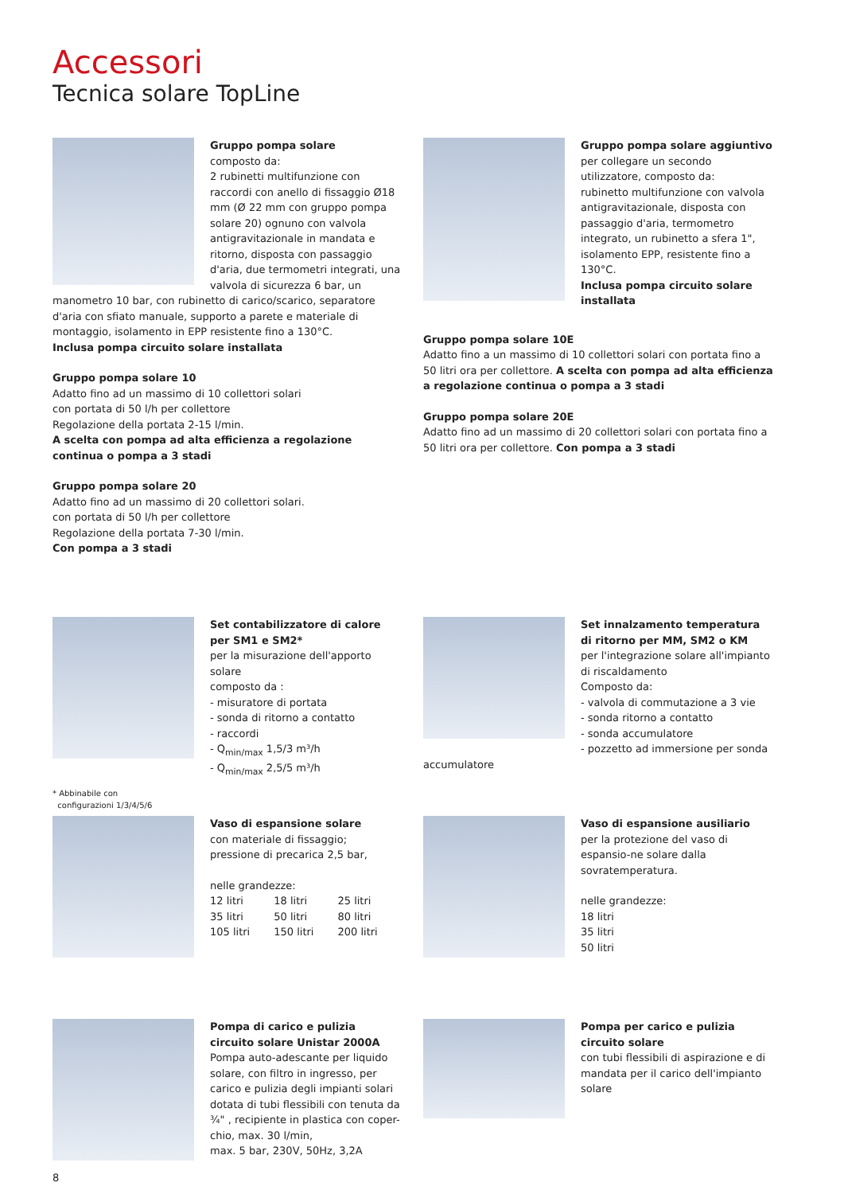Accessori
Tecnica solare TopLine
Gruppo pompa solare
composto da:
2 rubinetti multifunzione con raccordi con anello di fissaggio Ø18 mm (Ø 22 mm con gruppo pompa solare 20) ognuno con valvola antigravitazionale in mandata e ritorno, disposta con passaggio d'aria, due termometri integrati, una valvola di sicurezza 6 bar, un manometro 10 bar, con rubinetto di carico/scarico, separatore d'aria con sfiato manuale, supporto a parete e materiale di montaggio, isolamento in EPP resistente fino a 130°C.
Inclusa pompa circuito solare installata
Gruppo pompa solare 10
Adatto fino ad un massimo di 10 collettori solari
con portata di 50 l/h per collettore
Regolazione della portata 2-15 l/min.
A scelta con pompa ad alta efficienza a regolazione continua o pompa a 3 stadi
Gruppo pompa solare 20
Adatto fino ad un massimo di 20 collettori solari.
con portata di 50 l/h per collettore
Regolazione della portata 7-30 l/min.
Con pompa a 3 stadi
Gruppo pompa solare aggiuntivo
per collegare un secondo utilizzatore, composto da:
rubinetto multifunzione con valvola antigravitazionale, disposta con passaggio d'aria, termometro integrato, un rubinetto a sfera 1", isolamento EPP, resistente fino a 130°C.
Inclusa pompa circuito solare installata
Gruppo pompa solare 10E
Adatto fino a un massimo di 10 collettori solari con portata fino a 50 litri ora per collettore. A scelta con pompa ad alta efficienza a regolazione continua o pompa a 3 stadi
Gruppo pompa solare 20E
Adatto fino ad un massimo di 20 collettori solari con portata fino a 50 litri ora per collettore. Con pompa a 3 stadi
Set contabilizzatore di calore per SM1 e SM2*
per la misurazione dell'apporto solare
composto da :
- misuratore di portata
- sonda di ritorno a contatto
- raccordi
- Q<sub>min/max</sub> 1,5/3 m³/h
- Q<sub>min/max</sub> 2,5/5 m³/h
* Abbinabile con
configurazioni 1/3/4/5/6
Set innalzamento temperatura di ritorno per MM, SM2 o KM
per l'integrazione solare all'impianto di riscaldamento
Composto da:
- valvola di commutazione a 3 vie
- sonda ritorno a contatto
- sonda accumulatore
- pozzetto ad immersione per sonda accumulatore
Vaso di espansione solare
con materiale di fissaggio;
pressione di precarica 2,5 bar,
nelle grandezze:
| 12 litri | 18 litri | 25 litri |
| 35 litri | 50 litri | 80 litri |
| 105 litri | 150 litri | 200 litri |
Vaso di espansione ausiliario
per la protezione del vaso di espansio-ne solare dalla sovratemperatura.
nelle grandezze:
18 litri
35 litri
50 litri
Pompa di carico e pulizia circuito solare Unistar 2000A
Pompa auto-adescante per liquido solare, con filtro in ingresso, per carico e pulizia degli impianti solari dotata di tubi flessibili con tenuta da ¾" , recipiente in plastica con coper-chio, max. 30 l/min,
max. 5 bar, 230V, 50Hz, 3,2A
Pompa per carico e pulizia circuito solare
con tubi flessibili di aspirazione e di mandata per il carico dell'impianto solare
8